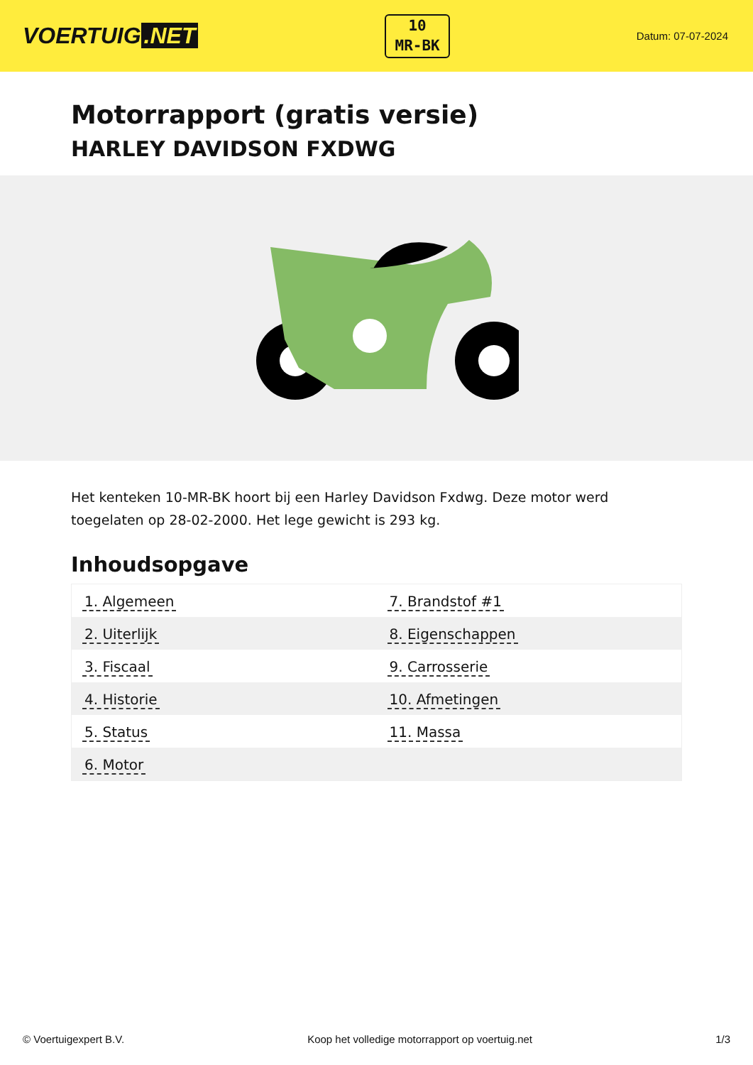VOERTUIG.NET
10
MR-BK
Datum: 07-07-2024
Motorrapport (gratis versie)
HARLEY DAVIDSON FXDWG
Het kenteken 10-MR-BK hoort bij een Harley Davidson Fxdwg. Deze motor werd toegelaten op 28-02-2000. Het lege gewicht is 293 kg.
Inhoudsopgave
| 1. Algemeen | 7. Brandstof #1 |
| 2. Uiterlijk | 8. Eigenschappen |
| 3. Fiscaal | 9. Carrosserie |
| 4. Historie | 10. Afmetingen |
| 5. Status | 11. Massa |
| 6. Motor | |
© Voertuigexpert B.V. Koop het volledige motorrapport op voertuig.net 1/3